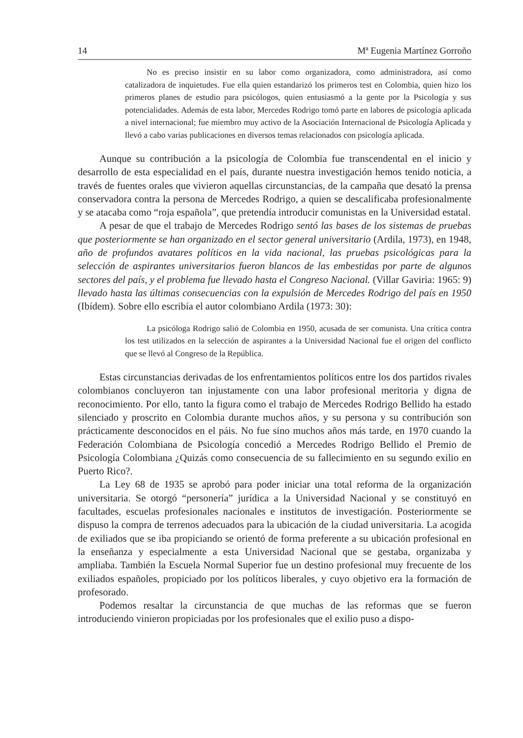14 Mª Eugenia Martínez Gorroño
No es preciso insistir en su labor como organizadora, como administradora, así como catalizadora de inquietudes. Fue ella quien estandarizó los primeros test en Colombia, quien hizo los primeros planes de estudio para psicólogos, quien entusiasmó a la gente por la Psicología y sus potencialidades. Además de esta labor, Mercedes Rodrigo tomó parte en labores de psicología aplicada a nivel internacional; fue miembro muy activo de la Asociación Internacional de Psicología Aplicada y llevó a cabo varias publicaciones en diversos temas relacionados con psicología aplicada.
Aunque su contribución a la psicología de Colombia fue transcendental en el inicio y desarrollo de esta especialidad en el país, durante nuestra investigación hemos tenido noticia, a través de fuentes orales que vivieron aquellas circunstancias, de la campaña que desató la prensa conservadora contra la persona de Mercedes Rodrigo, a quien se descalificaba profesionalmente y se atacaba como “roja española”, que pretendía introducir comunistas en la Universidad estatal.
A pesar de que el trabajo de Mercedes Rodrigo sentó las bases de los sistemas de pruebas que posteriormente se han organizado en el sector general universitario (Ardila, 1973), en 1948, año de profundos avatares políticos en la vida nacional, las pruebas psicológicas para la selección de aspirantes universitarios fueron blancos de las embestidas por parte de algunos sectores del país, y el problema fue llevado hasta el Congreso Nacional. (Villar Gaviria: 1965: 9) llevado hasta las últimas consecuencias con la expulsión de Mercedes Rodrigo del país en 1950 (Ibídem). Sobre ello escribía el autor colombiano Ardila (1973: 30):
La psicóloga Rodrigo salió de Colombia en 1950, acusada de ser comunista. Una crítica contra los test utilizados en la selección de aspirantes a la Universidad Nacional fue el origen del conflicto que se llevó al Congreso de la República.
Estas circunstancias derivadas de los enfrentamientos políticos entre los dos partidos rivales colombianos concluyeron tan injustamente con una labor profesional meritoria y digna de reconocimiento. Por ello, tanto la figura como el trabajo de Mercedes Rodrigo Bellido ha estado silenciado y proscrito en Colombia durante muchos años, y su persona y su contribución son prácticamente desconocidos en el páis. No fue sino muchos años más tarde, en 1970 cuando la Federación Colombiana de Psicología concedió a Mercedes Rodrigo Bellido el Premio de Psicología Colombiana ¿Quizás como consecuencia de su fallecimiento en su segundo exilio en Puerto Rico?.
La Ley 68 de 1935 se aprobó para poder iniciar una total reforma de la organización universitaria. Se otorgó “personería” jurídica a la Universidad Nacional y se constituyó en facultades, escuelas profesionales nacionales e institutos de investigación. Posteriormente se dispuso la compra de terrenos adecuados para la ubicación de la ciudad universitaria. La acogida de exiliados que se iba propiciando se orientó de forma preferente a su ubicación profesional en la enseñanza y especialmente a esta Universidad Nacional que se gestaba, organizaba y ampliaba. También la Escuela Normal Superior fue un destino profesional muy frecuente de los exiliados españoles, propiciado por los políticos liberales, y cuyo objetivo era la formación de profesorado.
Podemos resaltar la circunstancia de que muchas de las reformas que se fueron introduciendo vinieron propiciadas por los profesionales que el exilio puso a dispo-